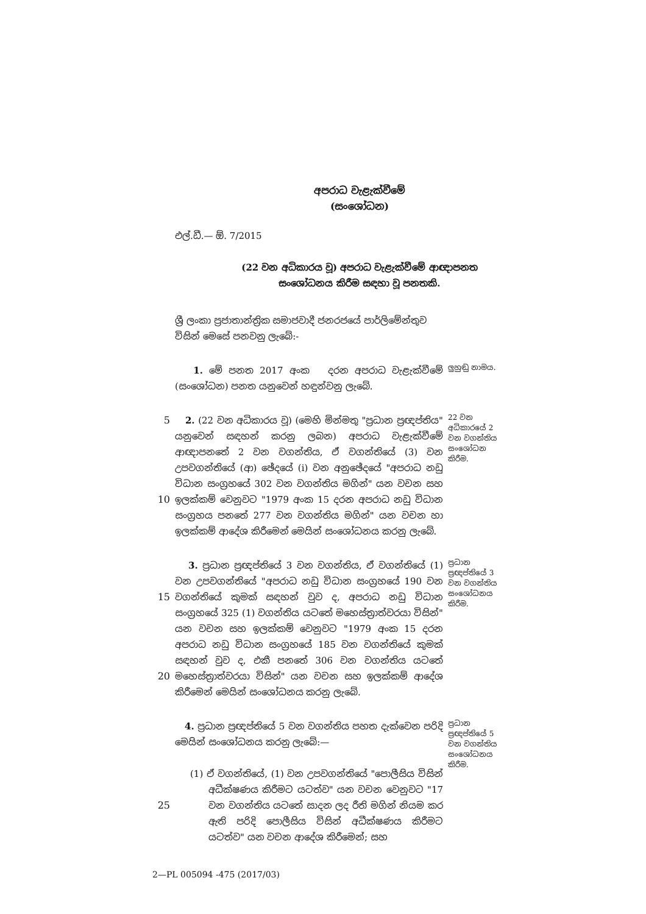අපරාධ වැළැක්වීමේ
(සංශෝධන)
එල්.ඩී.— ඕ. 7/2015
(22 වන අධිකාරය වූ) අපරාධ වැළැක්වීමේ ආඥාපනත
සංශෝධනය කිරීම සඳහා වූ පනතකි.
ශ්‍රී ලංකා ප්‍රජාතාන්ත්‍රික සමාජවාදී ජනරජයේ පාර්ලිමේන්තුව විසින් මෙසේ පනවනු ලැබේ:-
1. මේ පනත 2017 අංක දරන අපරාධ වැළැක්වීමේ (සංශෝධන) පනත යනුවෙන් හඳුන්වනු ලැබේ.
ලුහුඬු නාමය.
5
10
2. (22 වන අධිකාරය වූ) (මෙහි මින්මතු "ප්‍රධාන ප්‍රඥප්තිය" යනුවෙන් සඳහන් කරනු ලබන) අපරාධ වැළැක්වීමේ ආඥාපනතේ 2 වන වගන්තිය, ඒ වගන්තියේ (3) වන උපවගන්තියේ (ආ) ඡේදයේ (i) වන අනුඡේදයේ "අපරාධ නඩු විධාන සංග්‍රහයේ 302 වන වගන්තිය මගින්" යන වචන සහ ඉලක්කම් වෙනුවට "1979 අංක 15 දරන අපරාධ නඩු විධාන සංග්‍රහය පනතේ 277 වන වගන්තිය මගින්" යන වචන හා ඉලක්කම් ආදේශ කිරීමෙන් මෙයින් සංශෝධනය කරනු ලැබේ.
22 වන අධිකාරයේ 2 වන වගන්තිය සංශෝධන කිරීම.
15
20
3. ප්‍රධාන ප්‍රඥප්තියේ 3 වන වගන්තිය, ඒ වගන්තියේ (1) වන උපවගන්තියේ "අපරාධ නඩු විධාන සංග්‍රහයේ 190 වන වගන්තියේ කුමක් සඳහන් වුව ද, අපරාධ නඩු විධාන සංග්‍රහයේ 325 (1) වගන්තිය යටතේ මහෙස්ත්‍රාත්වරයා විසින්" යන වචන සහ ඉලක්කම් වෙනුවට "1979 අංක 15 දරන අපරාධ නඩු විධාන සංග්‍රහයේ 185 වන වගන්තියේ කුමක් සඳහන් වුව ද, එකී පනතේ 306 වන වගන්තිය යටතේ මහෙස්ත්‍රාත්වරයා විසින්" යන වචන සහ ඉලක්කම් ආදේශ කිරීමෙන් මෙයින් සංශෝධනය කරනු ලැබේ.
ප්‍රධාන ප්‍රඥප්තියේ 3 වන වගන්තිය සංශෝධනය කිරීම.
25 4. ප්‍රධාන ප්‍රඥප්තියේ 5 වන වගන්තිය පහත දැක්වෙන පරිදි මෙයින් සංශෝධනය කරනු ලැබේ:—
(1) ඒ වගන්තියේ, (1) වන උපවගන්තියේ "පොලීසිය විසින් අධීක්ෂණය කිරීමට යටත්ව" යන වචන වෙනුවට "17 වන වගන්තිය යටතේ සාදන ලද රීති මගින් නියම කර ඇති පරිදි පොලීසිය විසින් අධීක්ෂණය කිරීමට යටත්ව" යන වචන ආදේශ කිරීමෙන්; සහ
ප්‍රධාන ප්‍රඥප්තියේ 5 වන වගන්තිය සංශෝධනය කිරීම.
2—PL 005094 -475 (2017/03)